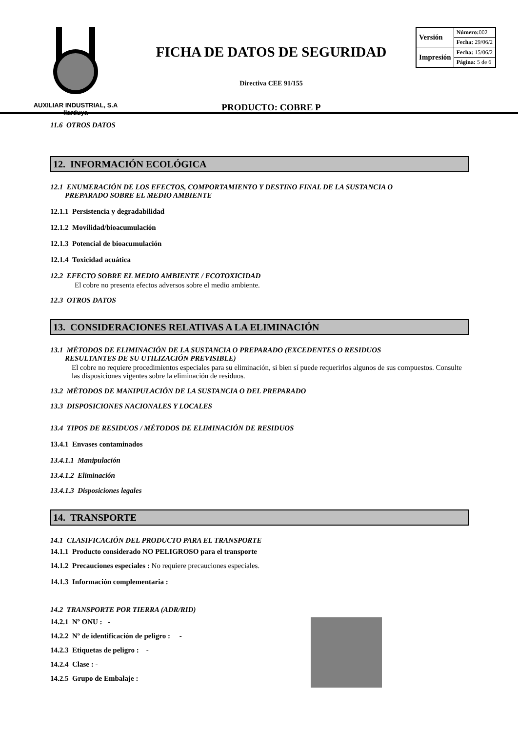AUXILIAR INDUSTRIAL, S.A
Ilarduya
FICHA DE DATOS DE SEGURIDAD
Directiva CEE 91/155
PRODUCTO: COBRE P
| Versión | Número: 002 |
| | Fecha: 29/06/2 |
| Impresión | Fecha: 15/06/2 |
| | Página: 5 de 6 |
11.6 OTROS DATOS
12. INFORMACIÓN ECOLÓGICA
12.1 ENUMERACIÓN DE LOS EFECTOS, COMPORTAMIENTO Y DESTINO FINAL DE LA SUSTANCIA O
PREPARADO SOBRE EL MEDIO AMBIENTE
12.1.1 Persistencia y degradabilidad
12.1.2 Movilidad/bioacumulación
12.1.3 Potencial de bioacumulación
12.1.4 Toxicidad acuática
12.2 EFECTO SOBRE EL MEDIO AMBIENTE / ECOTOXICIDAD
El cobre no presenta efectos adversos sobre el medio ambiente.
12.3 OTROS DATOS
13. CONSIDERACIONES RELATIVAS A LA ELIMINACIÓN
13.1 MÉTODOS DE ELIMINACIÓN DE LA SUSTANCIA O PREPARADO (EXCEDENTES O RESIDUOS
RESULTANTES DE SU UTILIZACIÓN PREVISIBLE)
El cobre no requiere procedimientos especiales para su eliminación, si bien sí puede requerirlos algunos de sus compuestos. Consulte las disposiciones vigentes sobre la eliminación de residuos.
13.2 MÉTODOS DE MANIPULACIÓN DE LA SUSTANCIA O DEL PREPARADO
13.3 DISPOSICIONES NACIONALES Y LOCALES
13.4 TIPOS DE RESIDUOS / MÉTODOS DE ELIMINACIÓN DE RESIDUOS
13.4.1 Envases contaminados
13.4.1.1 Manipulación
13.4.1.2 Eliminación
13.4.1.3 Disposiciones legales
14. TRANSPORTE
14.1 CLASIFICACIÓN DEL PRODUCTO PARA EL TRANSPORTE
14.1.1 Producto considerado NO PELIGROSO para el transporte
14.1.2 Precauciones especiales : No requiere precauciones especiales.
14.1.3 Información complementaria :
14.2 TRANSPORTE POR TIERRA (ADR/RID)
14.2.1 Nº ONU : -
14.2.2 Nº de identificación de peligro : -
14.2.3 Etiquetas de peligro : -
14.2.4 Clase : -
14.2.5 Grupo de Embalaje :